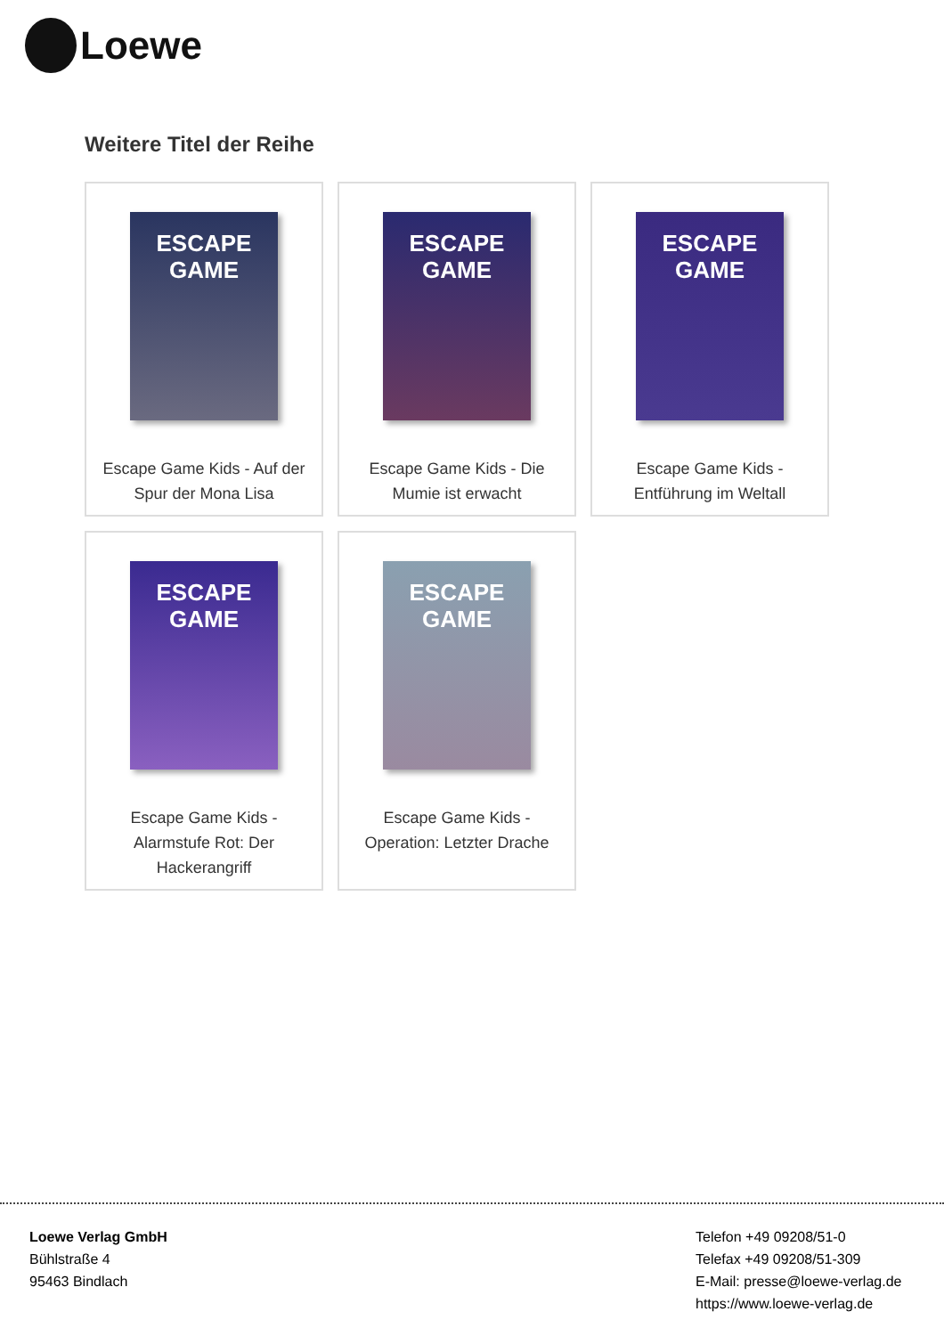Loewe
Weitere Titel der Reihe
ESCAPE
GAME
Escape Game Kids - Auf der Spur der Mona Lisa
ESCAPE
GAME
Escape Game Kids - Die Mumie ist erwacht
ESCAPE
GAME
Escape Game Kids - Entführung im Weltall
ESCAPE
GAME
Escape Game Kids - Alarmstufe Rot: Der Hackerangriff
ESCAPE
GAME
Escape Game Kids - Operation: Letzter Drache
Loewe Verlag GmbH
Bühlstraße 4
95463 Bindlach
Telefon +49 09208/51-0
Telefax +49 09208/51-309
E-Mail: presse@loewe-verlag.de
https://www.loewe-verlag.de